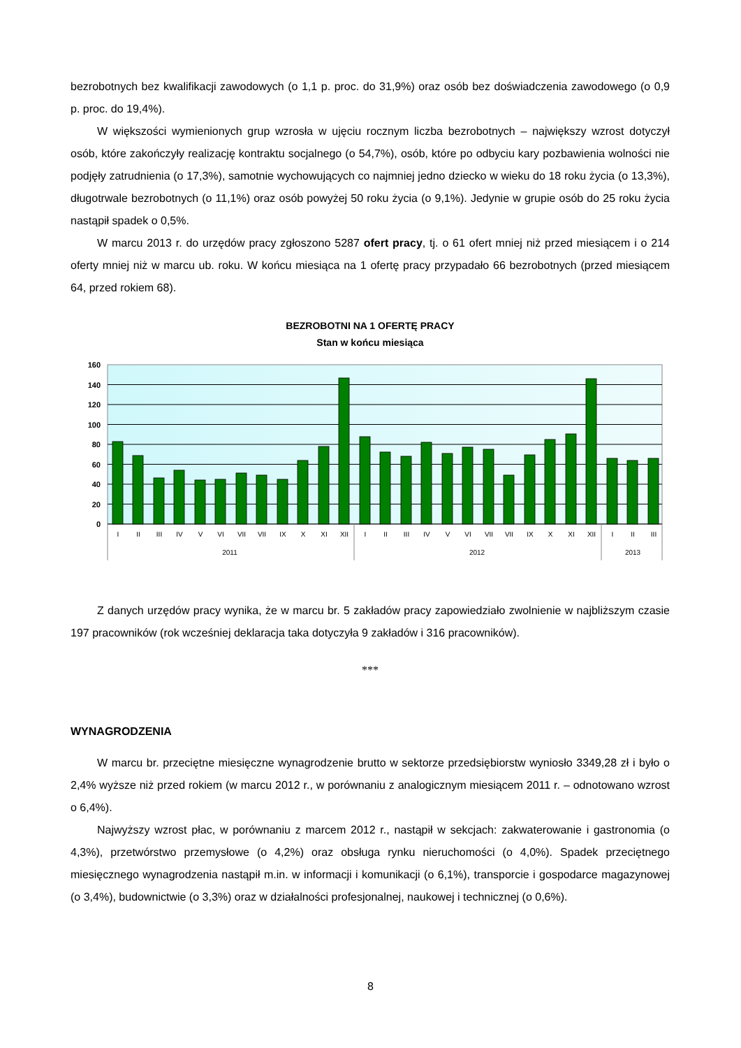bezrobotnych bez kwalifikacji zawodowych (o 1,1 p. proc. do 31,9%) oraz osób bez doświadczenia zawodowego (o 0,9 p. proc. do 19,4%).
W większości wymienionych grup wzrosła w ujęciu rocznym liczba bezrobotnych – największy wzrost dotyczył osób, które zakończyły realizację kontraktu socjalnego (o 54,7%), osób, które po odbyciu kary pozbawienia wolności nie podjęły zatrudnienia (o 17,3%), samotnie wychowujących co najmniej jedno dziecko w wieku do 18 roku życia (o 13,3%), długotrwale bezrobotnych (o 11,1%) oraz osób powyżej 50 roku życia (o 9,1%). Jedynie w grupie osób do 25 roku życia nastąpił spadek o 0,5%.
W marcu 2013 r. do urzędów pracy zgłoszono 5287 ofert pracy, tj. o 61 ofert mniej niż przed miesiącem i o 214 oferty mniej niż w marcu ub. roku. W końcu miesiąca na 1 ofertę pracy przypadało 66 bezrobotnych (przed miesiącem 64, przed rokiem 68).
BEZROBOTNI NA 1 OFERTĘ PRACY
Stan w końcu miesiąca
160
140
120
100
80
60
40
20
0
I
II
III
IV
V
VI
VII
VII
IX
X
XI
XII
I
II
III
IV
V
VI
VII
VII
IX
X
XI
XII
I
II
III
2011
2012
2013
Z danych urzędów pracy wynika, że w marcu br. 5 zakładów pracy zapowiedziało zwolnienie w najbliższym czasie 197 pracowników (rok wcześniej deklaracja taka dotyczyła 9 zakładów i 316 pracowników).
***
WYNAGRODZENIA
W marcu br. przeciętne miesięczne wynagrodzenie brutto w sektorze przedsiębiorstw wyniosło 3349,28 zł i było o 2,4% wyższe niż przed rokiem (w marcu 2012 r., w porównaniu z analogicznym miesiącem 2011 r. – odnotowano wzrost o 6,4%).
Najwyższy wzrost płac, w porównaniu z marcem 2012 r., nastąpił w sekcjach: zakwaterowanie i gastronomia (o 4,3%), przetwórstwo przemysłowe (o 4,2%) oraz obsługa rynku nieruchomości (o 4,0%). Spadek przeciętnego miesięcznego wynagrodzenia nastąpił m.in. w informacji i komunikacji (o 6,1%), transporcie i gospodarce magazynowej (o 3,4%), budownictwie (o 3,3%) oraz w działalności profesjonalnej, naukowej i technicznej (o 0,6%).
8